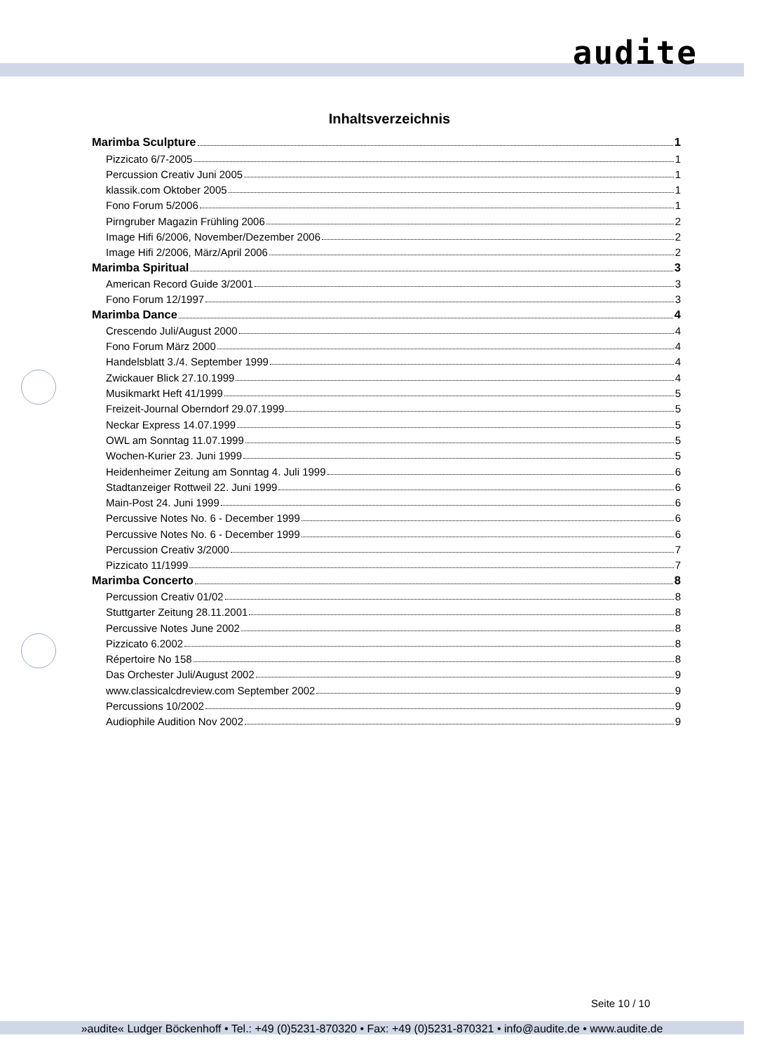audite
Inhaltsverzeichnis
Marimba Sculpture 1
Pizzicato 6/7-2005 1
Percussion Creativ Juni 2005 1
klassik.com Oktober 2005 1
Fono Forum 5/2006 1
Pirngruber Magazin Frühling 2006 2
Image Hifi 6/2006, November/Dezember 2006 2
Image Hifi 2/2006, März/April 2006 2
Marimba Spiritual 3
American Record Guide 3/2001 3
Fono Forum 12/1997 3
Marimba Dance 4
Crescendo Juli/August 2000 4
Fono Forum März 2000 4
Handelsblatt 3./4. September 1999 4
Zwickauer Blick 27.10.1999 4
Musikmarkt Heft 41/1999 5
Freizeit-Journal Oberndorf 29.07.1999 5
Neckar Express 14.07.1999 5
OWL am Sonntag 11.07.1999 5
Wochen-Kurier 23. Juni 1999 5
Heidenheimer Zeitung am Sonntag 4. Juli 1999 6
Stadtanzeiger Rottweil 22. Juni 1999 6
Main-Post 24. Juni 1999 6
Percussive Notes No. 6 - December 1999 6
Percussive Notes No. 6 - December 1999 6
Percussion Creativ 3/2000 7
Pizzicato 11/1999 7
Marimba Concerto 8
Percussion Creativ 01/02 8
Stuttgarter Zeitung 28.11.2001 8
Percussive Notes June 2002 8
Pizzicato 6.2002 8
Répertoire No 158 8
Das Orchester Juli/August 2002 9
www.classicalcdreview.com September 2002 9
Percussions 10/2002 9
Audiophile Audition Nov 2002 9
Seite 10 / 10
»audite« Ludger Böckenhoff • Tel.: +49 (0)5231-870320 • Fax: +49 (0)5231-870321 • info@audite.de • www.audite.de